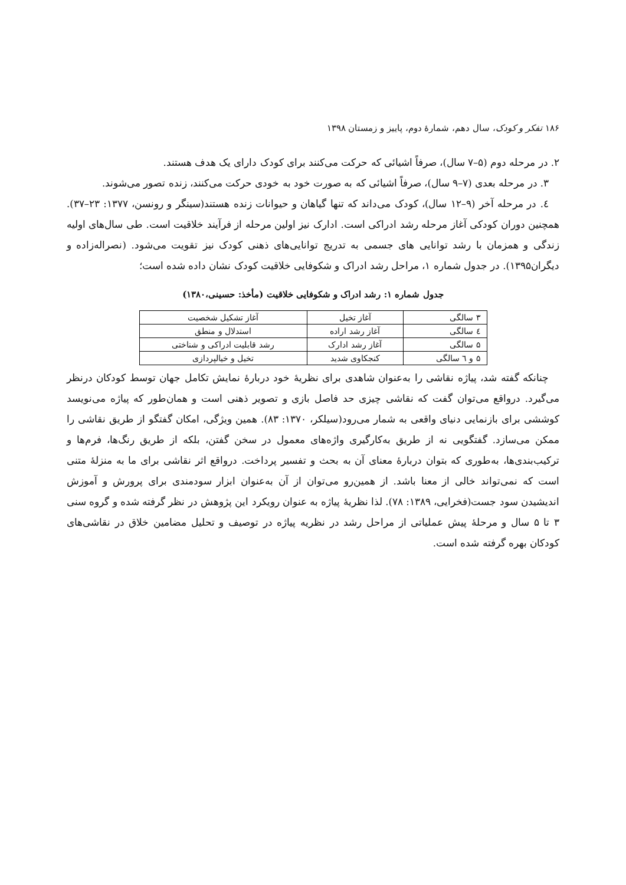۱۸۶ تفکر و کودک، سال دهم، شمارهٔ دوم، پاییز و زمستان ۱۳۹۸
۲. در مرحله دوم (۵–۷ سال)، صرفاً اشیائی که حرکت می‌کنند برای کودک دارای یک هدف هستند.
۳. در مرحله بعدی (۷–۹ سال)، صرفاً اشیائی که به صورت خود به خودی حرکت می‌کنند، زنده تصور می‌شوند.
٤. در مرحله آخر (۹–۱۲ سال)، کودک می‌داند که تنها گیاهان و حیوانات زنده هستند(سینگر و رونسن، ۱۳۷۷: ۲۳–۳۷). همچنین دوران کودکی آغاز مرحله رشد ادراکی است. ادارک نیز اولین مرحله از فرآیند خلاقیت است. طی سال‌های اولیه زندگی و همزمان با رشد توانایی های جسمی به تدریج توانایی‌های ذهنی کودک نیز تقویت می‌شود. (نصرالەزاده و دیگران۱۳۹۵). در جدول شماره ۱، مراحل رشد ادراک و شکوفایی خلاقیت کودک نشان داده شده است؛
جدول شماره ۱: رشد ادراک و شکوفایی خلاقیت (مأخذ: حسینی،۱۳۸۰)
| ۳ سالگی | آغاز تخیل | آغاز تشکیل شخصیت |
| ٤ سالگی | آغاز رشد اراده | استدلال و منطق |
| ۵ سالگی | آغاز رشد ادارک | رشد قابلیت ادراکی و شناختی |
| ۵ و ٦ سالگی | کنجکاوی شدید | تخیل و خیالپردازی |
چنانکه گفته شد، پیاژه نقاشی را به‌عنوان شاهدی برای نظریهٔ خود دربارهٔ نمایش تکامل جهان توسط کودکان درنظر می‌گیرد. درواقع می‌توان گفت که نقاشی چیزی حد فاصل بازی و تصویر ذهنی است و همان‌طور که پیاژه می‌نویسد کوششی برای بازنمایی دنیای واقعی به شمار می‌رود(سیلکر، ۱۳۷۰: ۸۳). همین ویژگی، امکان گفتگو از طریق نقاشی را ممکن می‌سازد. گفتگویی نه از طریق به‌کارگیری واژه‌های معمول در سخن گفتن، بلکه از طریق رنگ‌ها، فرم‌ها و ترکیب‌بندی‌ها، به‌طوری که بتوان دربارهٔ معنای آن به بحث و تفسیر پرداخت. درواقع اثر نقاشی برای ما به منزلهٔ متنی است که نمی‌تواند خالی از معنا باشد. از همین‌رو می‌توان از آن به‌عنوان ابزار سودمندی برای پرورش و آموزش اندیشیدن سود جست(فخرایی، ۱۳۸۹: ۷۸). لذا نظریهٔ پیاژه به عنوان رویکرد این پژوهش در نظر گرفته شده و گروه سنی ۳ تا ۵ سال و مرحلهٔ پیش عملیاتی از مراحل رشد در نظریه پیاژه در توصیف و تحلیل مضامین خلاق در نقاشی‌های کودکان بهره گرفته شده است.